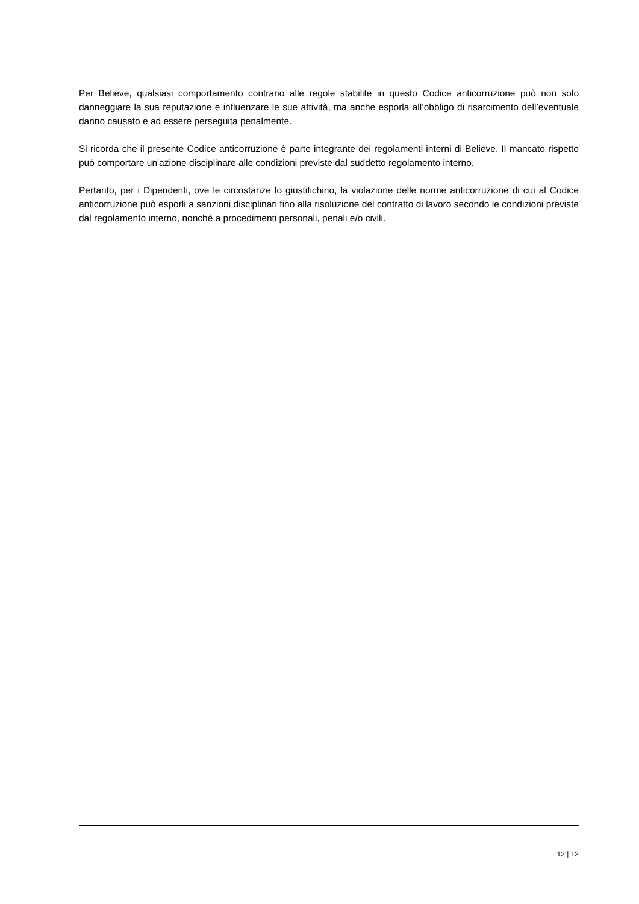Per Believe, qualsiasi comportamento contrario alle regole stabilite in questo Codice anticorruzione può non solo danneggiare la sua reputazione e influenzare le sue attività, ma anche esporla all’obbligo di risarcimento dell’eventuale danno causato e ad essere perseguita penalmente.
Si ricorda che il presente Codice anticorruzione è parte integrante dei regolamenti interni di Believe. Il mancato rispetto può comportare un'azione disciplinare alle condizioni previste dal suddetto regolamento interno.
Pertanto, per i Dipendenti, ove le circostanze lo giustifichino, la violazione delle norme anticorruzione di cui al Codice anticorruzione può esporli a sanzioni disciplinari fino alla risoluzione del contratto di lavoro secondo le condizioni previste dal regolamento interno, nonché a procedimenti personali, penali e/o civili.
12 | 12